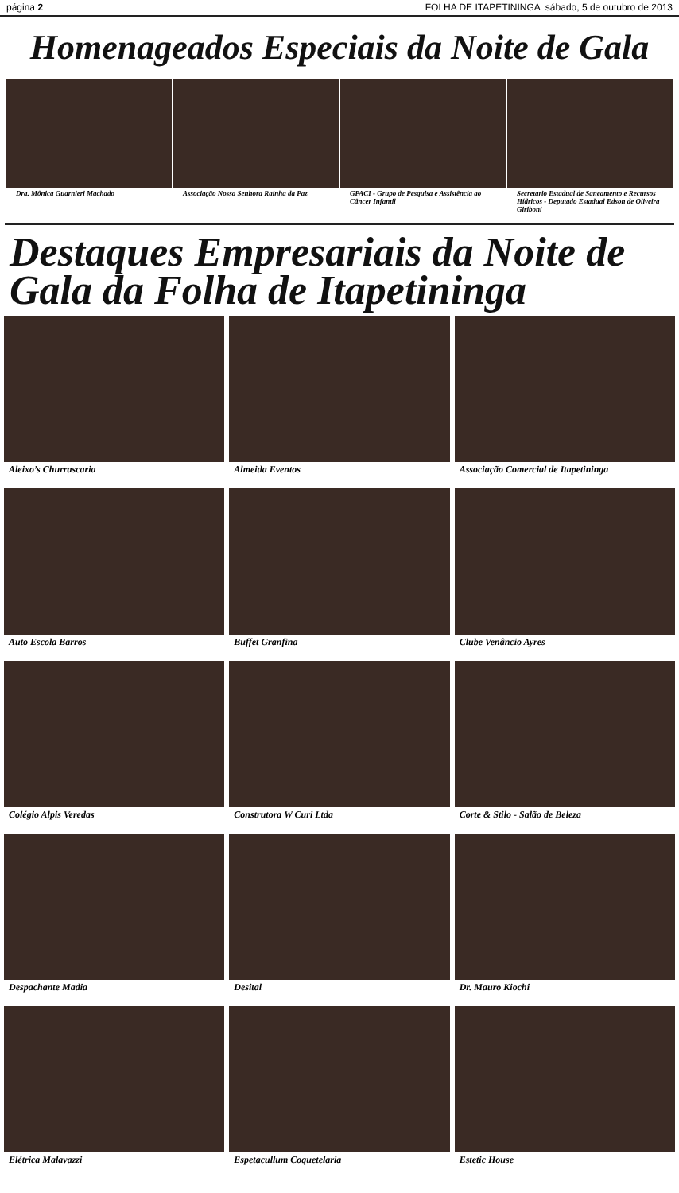página 2 FOLHA DE ITAPETININGA sábado, 5 de outubro de 2013
Homenageados Especiais da Noite de Gala
Dra. Mônica Guarnieri Machado Associação Nossa Senhora Rainha da Paz
GPACI - Grupo de Pesquisa e Assistência ao Câncer Infantil
Secretario Estadual de Saneamento e Recursos Hídricos - Deputado Estadual Edson de Oliveira Giriboni
Destaques Empresariais da Noite de Gala da Folha de Itapetininga
Aleixo’s Churrascaria Almeida Eventos Associação Comercial de Itapetininga
Auto Escola Barros Buffet Granfina Clube Venâncio Ayres
Colégio Alpis Veredas Construtora W Curi Ltda Corte & Stilo - Salão de Beleza
Despachante Madia Desital Dr. Mauro Kiochi
Elétrica Malavazzi Espetacullum Coquetelaria Estetic House